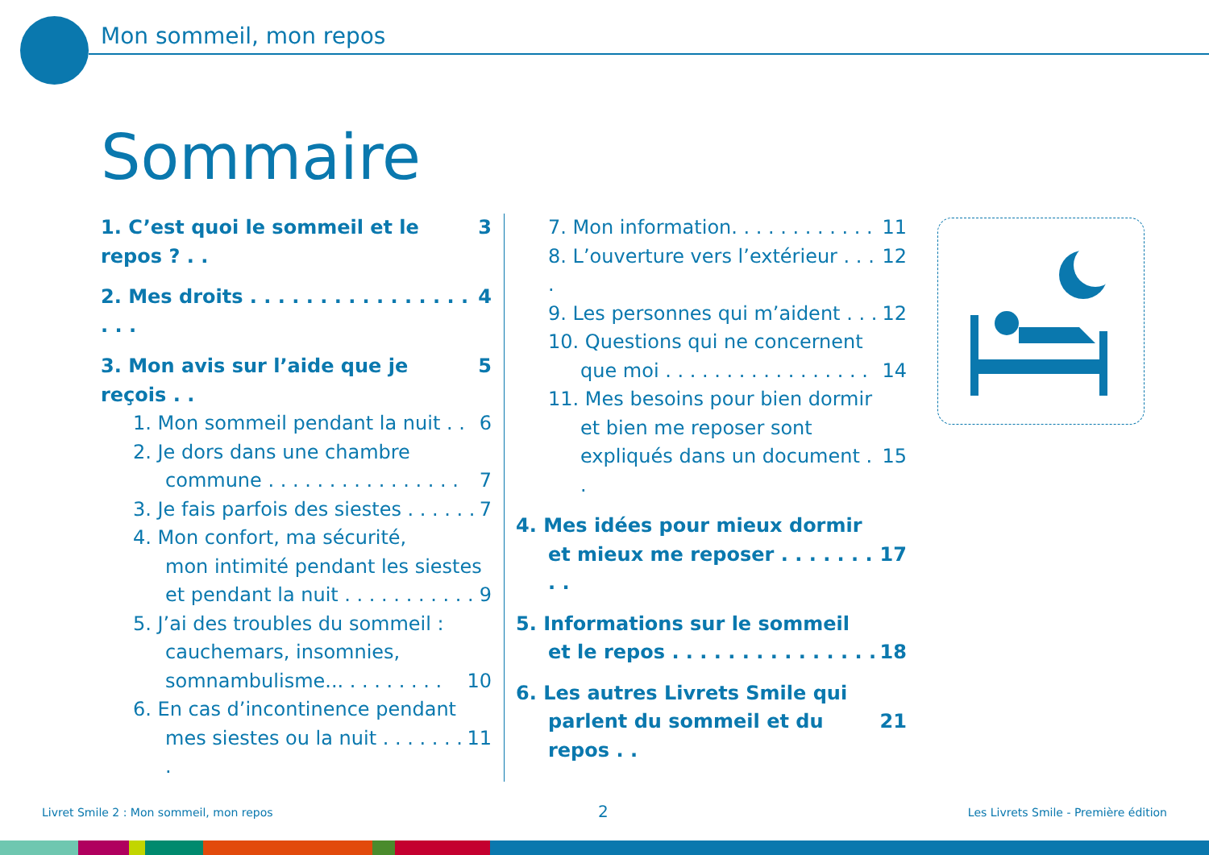Mon sommeil, mon repos
Sommaire
1. C’est quoi le sommeil et le repos ? . . 3
2. Mes droits . . . . . . . . . . . . . . . . . . . 4
3. Mon avis sur l’aide que je reçois . . 5
1. Mon sommeil pendant la nuit . . 6
2. Je dors dans une chambre
commune . . . . . . . . . . . . . . . . 7
3. Je fais parfois des siestes . . . . . . 7
4. Mon confort, ma sécurité,
mon intimité pendant les siestes
et pendant la nuit . . . . . . . . . . . 9
5. J’ai des troubles du sommeil :
cauchemars, insomnies,
somnambulisme... . . . . . . . . 10
6. En cas d’incontinence pendant
mes siestes ou la nuit . . . . . . . . 11
7. Mon information. . . . . . . . . . . . 11
8. L’ouverture vers l’extérieur . . . . 12
9. Les personnes qui m’aident . . . 12
10. Questions qui ne concernent
que moi . . . . . . . . . . . . . . . . . 14
11. Mes besoins pour bien dormir
et bien me reposer sont
expliqués dans un document . . 15
4. Mes idées pour mieux dormir
et mieux me reposer . . . . . . . . . 17
5. Informations sur le sommeil
et le repos . . . . . . . . . . . . . . . 18
6. Les autres Livrets Smile qui
parlent du sommeil et du repos . . 21
Livret Smile 2 : Mon sommeil, mon repos
2
Les Livrets Smile - Première édition